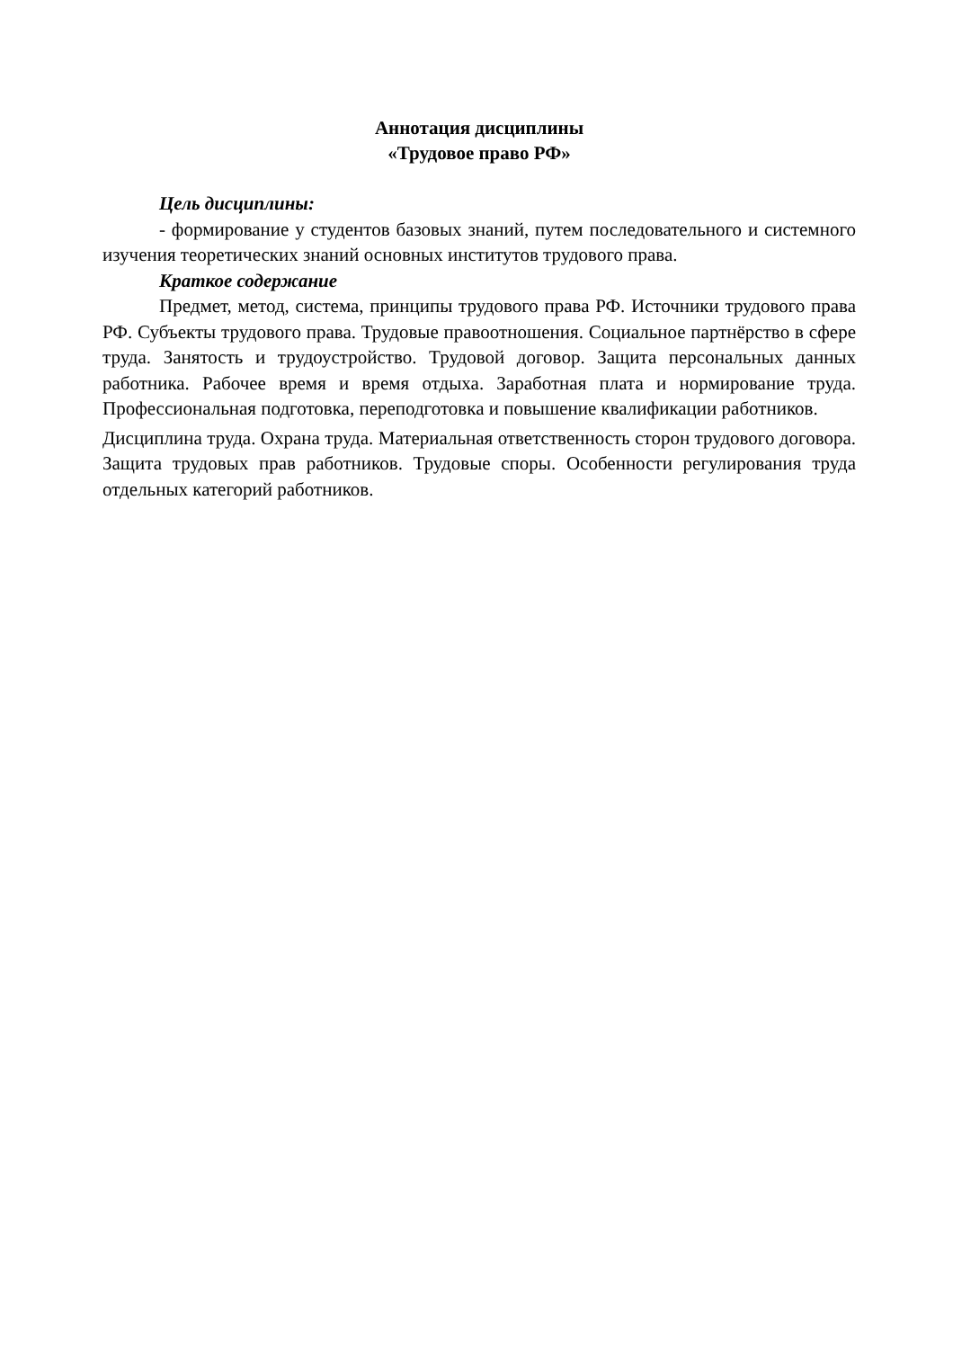Аннотация дисциплины
«Трудовое право РФ»
Цель дисциплины:
- формирование у студентов базовых знаний, путем последовательного и системного изучения теоретических знаний основных институтов трудового права.
Краткое содержание
Предмет, метод, система, принципы трудового права РФ. Источники трудового права РФ. Субъекты трудового права. Трудовые правоотношения. Социальное партнёрство в сфере труда. Занятость и трудоустройство. Трудовой договор. Защита персональных данных работника. Рабочее время и время отдыха. Заработная плата и нормирование труда. Профессиональная подготовка, переподготовка и повышение квалификации работников.
Дисциплина труда. Охрана труда. Материальная ответственность сторон трудового договора. Защита трудовых прав работников. Трудовые споры. Особенности регулирования труда отдельных категорий работников.